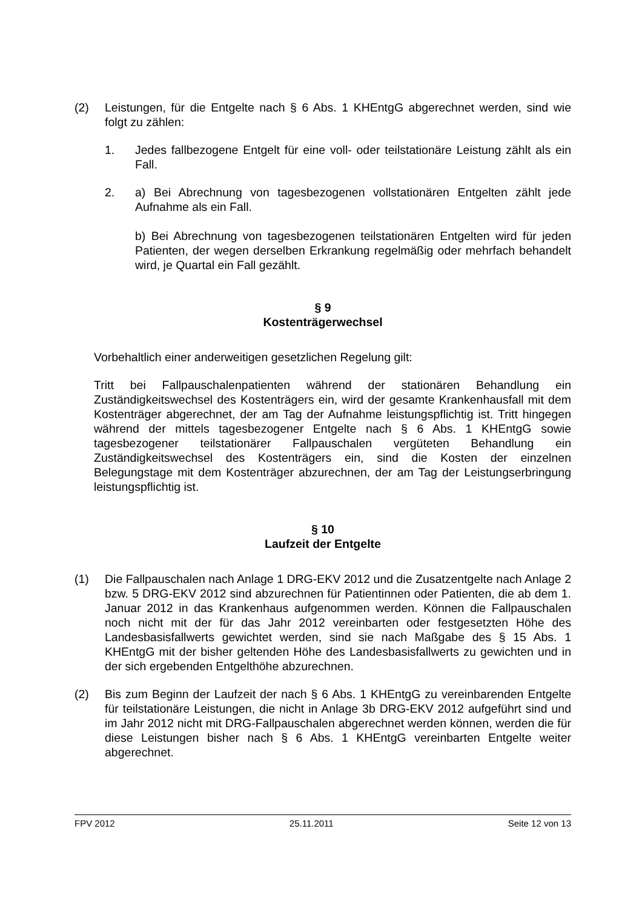(2) Leistungen, für die Entgelte nach § 6 Abs. 1 KHEntgG abgerechnet werden, sind wie folgt zu zählen:
1. Jedes fallbezogene Entgelt für eine voll- oder teilstationäre Leistung zählt als ein Fall.
2. a) Bei Abrechnung von tagesbezogenen vollstationären Entgelten zählt jede Aufnahme als ein Fall.
b) Bei Abrechnung von tagesbezogenen teilstationären Entgelten wird für jeden Patienten, der wegen derselben Erkrankung regelmäßig oder mehrfach behandelt wird, je Quartal ein Fall gezählt.
§ 9
Kostenträgerwechsel
Vorbehaltlich einer anderweitigen gesetzlichen Regelung gilt:
Tritt bei Fallpauschalenpatienten während der stationären Behandlung ein Zuständigkeitswechsel des Kostenträgers ein, wird der gesamte Krankenhausfall mit dem Kostenträger abgerechnet, der am Tag der Aufnahme leistungspflichtig ist. Tritt hingegen während der mittels tagesbezogener Entgelte nach § 6 Abs. 1 KHEntgG sowie tagesbezogener teilstationärer Fallpauschalen vergüteten Behandlung ein Zuständigkeitswechsel des Kostenträgers ein, sind die Kosten der einzelnen Belegungstage mit dem Kostenträger abzurechnen, der am Tag der Leistungserbringung leistungspflichtig ist.
§ 10
Laufzeit der Entgelte
(1) Die Fallpauschalen nach Anlage 1 DRG-EKV 2012 und die Zusatzentgelte nach Anlage 2 bzw. 5 DRG-EKV 2012 sind abzurechnen für Patientinnen oder Patienten, die ab dem 1. Januar 2012 in das Krankenhaus aufgenommen werden. Können die Fallpauschalen noch nicht mit der für das Jahr 2012 vereinbarten oder festgesetzten Höhe des Landesbasisfallwerts gewichtet werden, sind sie nach Maßgabe des § 15 Abs. 1 KHEntgG mit der bisher geltenden Höhe des Landesbasisfallwerts zu gewichten und in der sich ergebenden Entgelthöhe abzurechnen.
(2) Bis zum Beginn der Laufzeit der nach § 6 Abs. 1 KHEntgG zu vereinbarenden Entgelte für teilstationäre Leistungen, die nicht in Anlage 3b DRG-EKV 2012 aufgeführt sind und im Jahr 2012 nicht mit DRG-Fallpauschalen abgerechnet werden können, werden die für diese Leistungen bisher nach § 6 Abs. 1 KHEntgG vereinbarten Entgelte weiter abgerechnet.
FPV 2012 25.11.2011 Seite 12 von 13